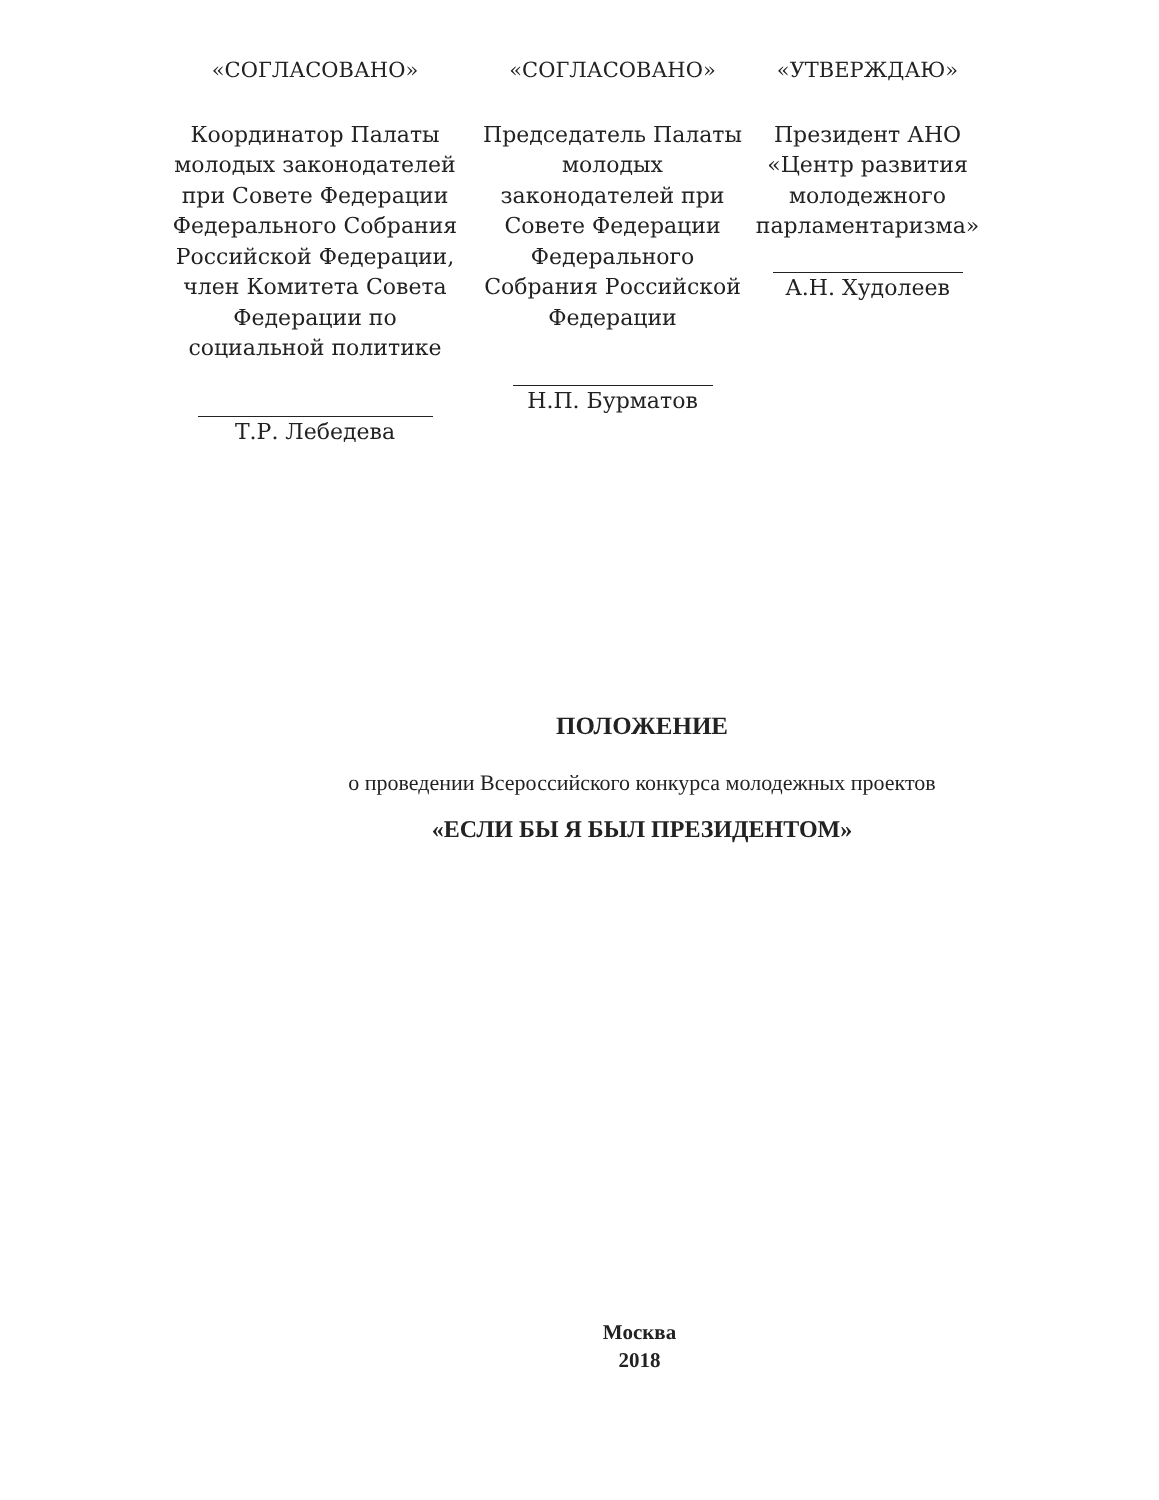«СОГЛАСОВАНО»
Координатор Палаты молодых законодателей при Совете Федерации Федерального Собрания Российской Федерации, член Комитета Совета Федерации по социальной политике
Т.Р. Лебедева
«СОГЛАСОВАНО»
Председатель Палаты молодых законодателей при Совете Федерации Федерального Собрания Российской Федерации
Н.П. Бурматов
«УТВЕРЖДАЮ»
Президент АНО «Центр развития молодежного парламентаризма»
А.Н. Худолеев
ПОЛОЖЕНИЕ
о проведении Всероссийского конкурса молодежных проектов
«ЕСЛИ БЫ Я БЫЛ ПРЕЗИДЕНТОМ»
Москва
2018